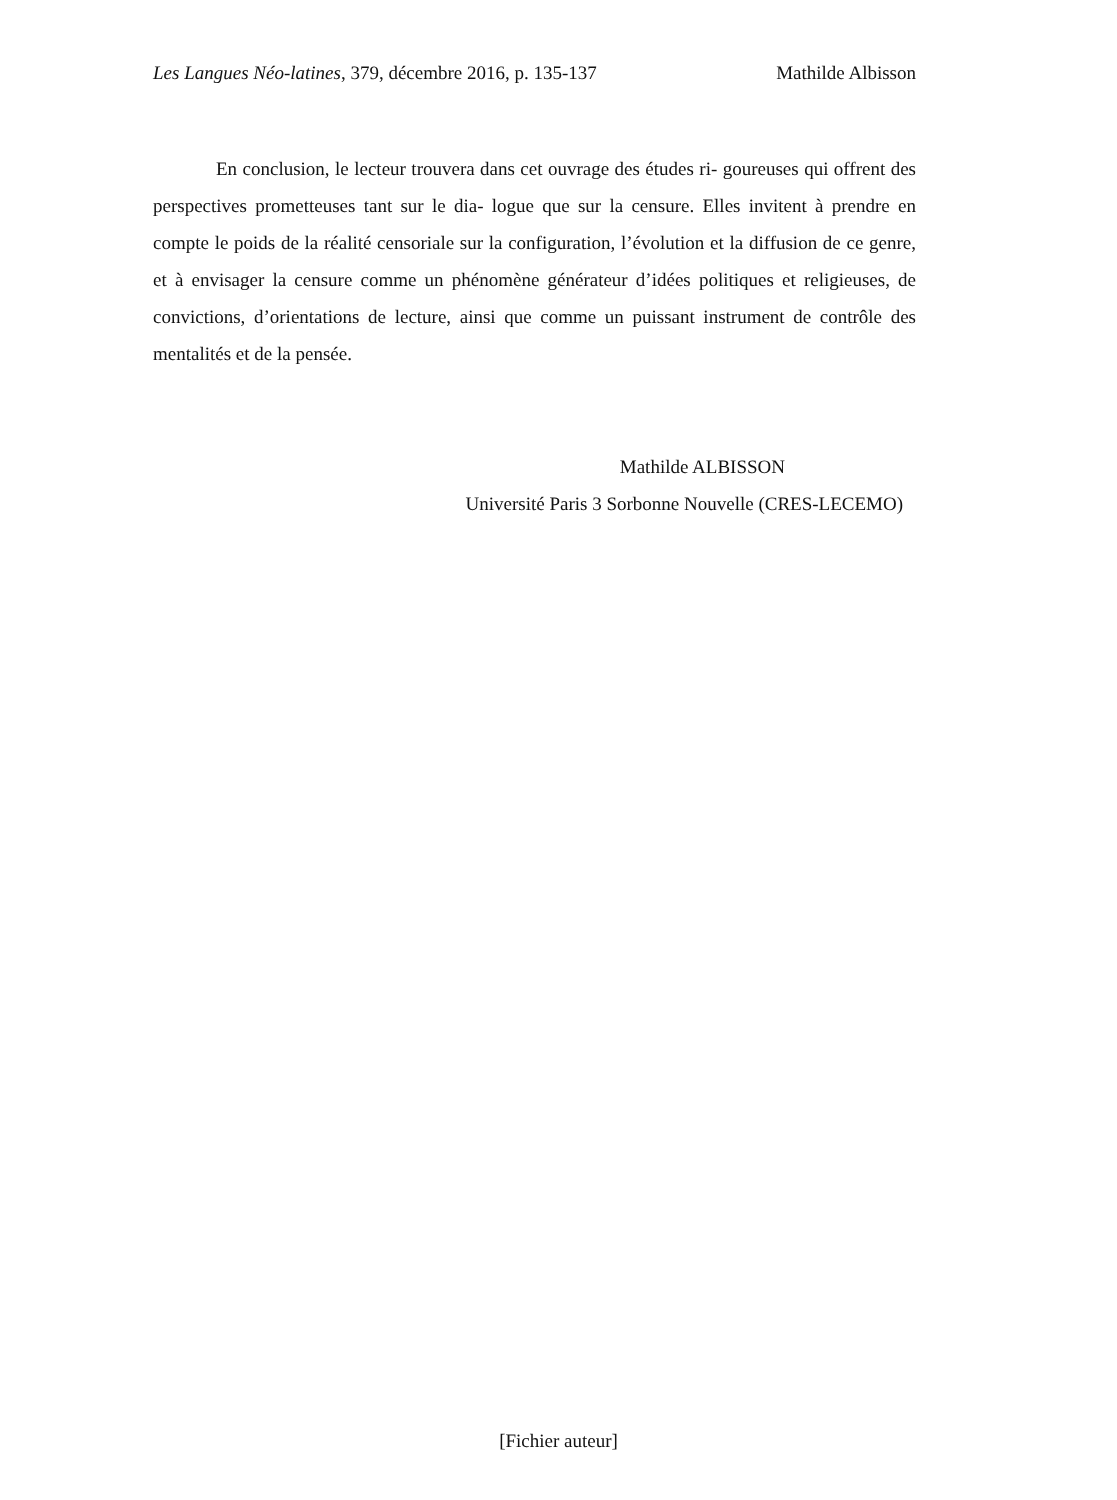Les Langues Néo-latines, 379, décembre 2016, p. 135-137 Mathilde Albisson
En conclusion, le lecteur trouvera dans cet ouvrage des études ri- goureuses qui offrent des perspectives prometteuses tant sur le dia- logue que sur la censure. Elles invitent à prendre en compte le poids de la réalité censoriale sur la configuration, l’évolution et la diffusion de ce genre, et à envisager la censure comme un phénomène générateur d’idées politiques et religieuses, de convictions, d’orientations de lecture, ainsi que comme un puissant instrument de contrôle des mentalités et de la pensée.
Mathilde ALBISSON
Université Paris 3 Sorbonne Nouvelle (CRES-LECEMO)
[Fichier auteur]